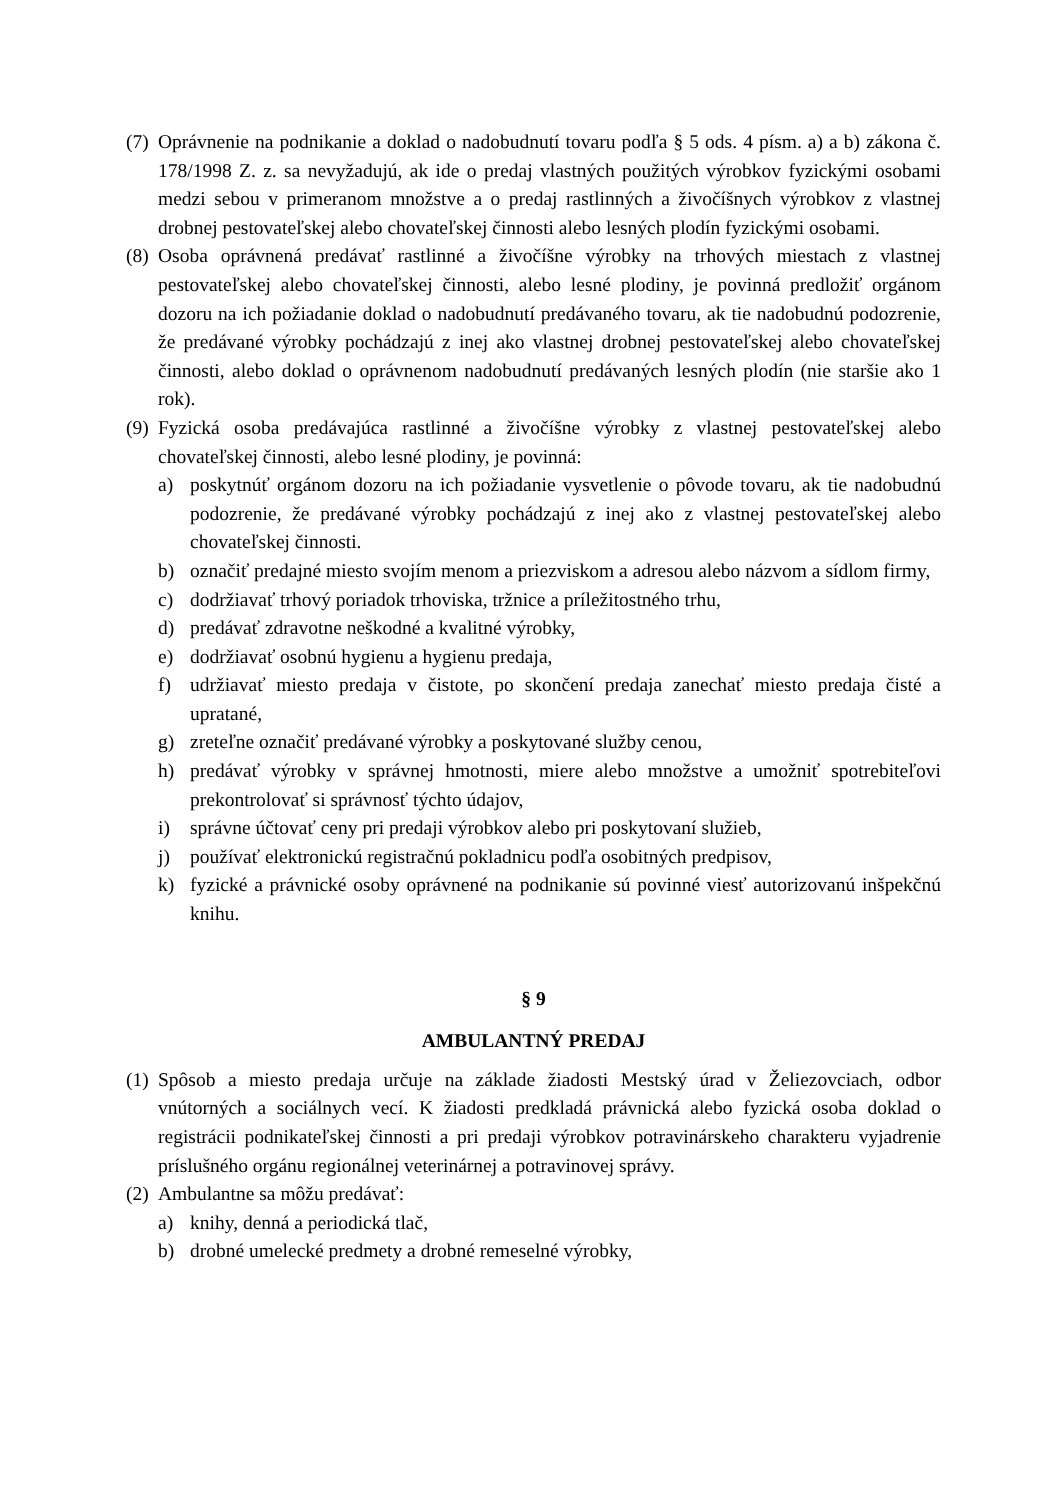(7) Oprávnenie na podnikanie a doklad o nadobudnutí tovaru podľa § 5 ods. 4 písm. a) a b) zákona č. 178/1998 Z. z. sa nevyžadujú, ak ide o predaj vlastných použitých výrobkov fyzickými osobami medzi sebou v primeranom množstve a o predaj rastlinných a živočíšnych výrobkov z vlastnej drobnej pestovateľskej alebo chovateľskej činnosti alebo lesných plodín fyzickými osobami.
(8) Osoba oprávnená predávať rastlinné a živočíšne výrobky na trhových miestach z vlastnej pestovateľskej alebo chovateľskej činnosti, alebo lesné plodiny, je povinná predložiť orgánom dozoru na ich požiadanie doklad o nadobudnutí predávaného tovaru, ak tie nadobudnú podozrenie, že predávané výrobky pochádzajú z inej ako vlastnej drobnej pestovateľskej alebo chovateľskej činnosti, alebo doklad o oprávnenom nadobudnutí predávaných lesných plodín (nie staršie ako 1 rok).
(9) Fyzická osoba predávajúca rastlinné a živočíšne výrobky z vlastnej pestovateľskej alebo chovateľskej činnosti, alebo lesné plodiny, je povinná:
a) poskytnúť orgánom dozoru na ich požiadanie vysvetlenie o pôvode tovaru, ak tie nadobudnú podozrenie, že predávané výrobky pochádzajú z inej ako z vlastnej pestovateľskej alebo chovateľskej činnosti.
b) označiť predajné miesto svojím menom a priezviskom a adresou alebo názvom a sídlom firmy,
c) dodržiavať trhový poriadok trhoviska, tržnice a príležitostného trhu,
d) predávať zdravotne neškodné a kvalitné výrobky,
e) dodržiavať osobnú hygienu a hygienu predaja,
f) udržiavať miesto predaja v čistote, po skončení predaja zanechať miesto predaja čisté a upratané,
g) zreteľne označiť predávané výrobky a poskytované služby cenou,
h) predávať výrobky v správnej hmotnosti, miere alebo množstve a umožniť spotrebiteľovi prekontrolovať si správnosť týchto údajov,
i) správne účtovať ceny pri predaji výrobkov alebo pri poskytovaní služieb,
j) používať elektronickú registračnú pokladnicu podľa osobitných predpisov,
k) fyzické a právnické osoby oprávnené na podnikanie sú povinné viesť autorizovanú inšpekčnú knihu.
§ 9
AMBULANTNÝ PREDAJ
(1) Spôsob a miesto predaja určuje na základe žiadosti Mestský úrad v Želiezovciach, odbor vnútorných a sociálnych vecí. K žiadosti predkladá právnická alebo fyzická osoba doklad o registrácii podnikateľskej činnosti a pri predaji výrobkov potravinárskeho charakteru vyjadrenie príslušného orgánu regionálnej veterinárnej a potravinovej správy.
(2) Ambulantne sa môžu predávať:
a) knihy, denná a periodická tlač,
b) drobné umelecké predmety a drobné remeselné výrobky,